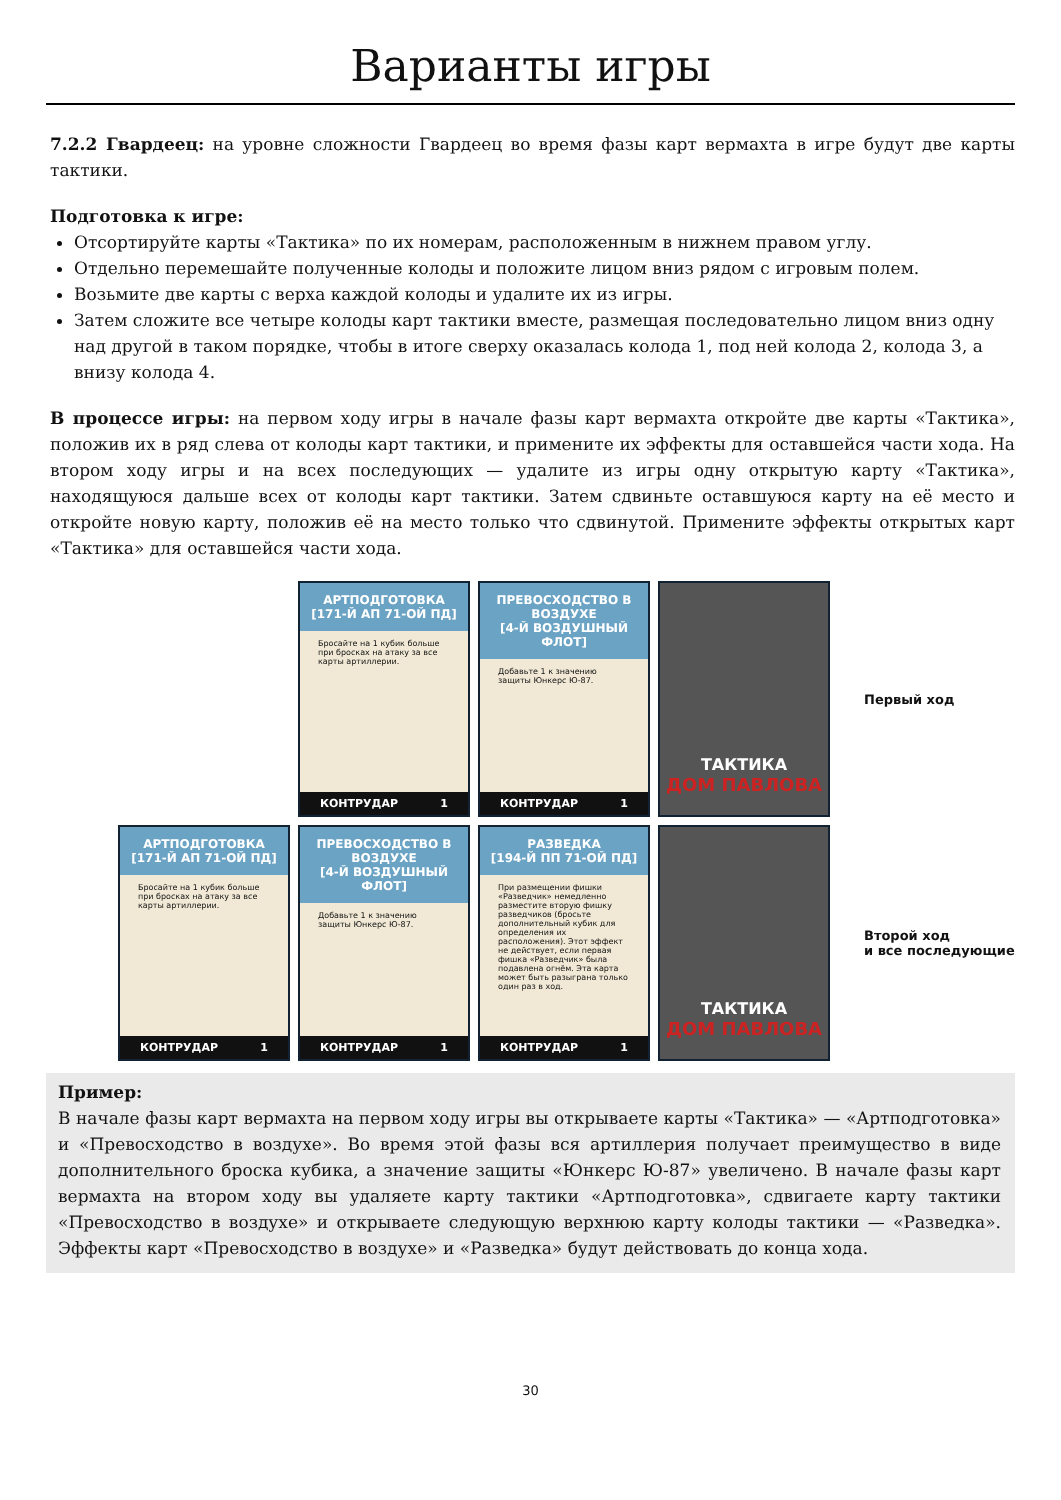Варианты игры
7.2.2 Гвардеец: на уровне сложности Гвардеец во время фазы карт вермахта в игре будут две карты тактики.
Подготовка к игре:
Отсортируйте карты «Тактика» по их номерам, расположенным в нижнем правом углу.
Отдельно перемешайте полученные колоды и положите лицом вниз рядом с игровым полем.
Возьмите две карты с верха каждой колоды и удалите их из игры.
Затем сложите все четыре колоды карт тактики вместе, размещая последовательно лицом вниз одну над другой в таком порядке, чтобы в итоге сверху оказалась колода 1, под ней колода 2, колода 3, а внизу колода 4.
В процессе игры: на первом ходу игры в начале фазы карт вермахта откройте две карты «Тактика», положив их в ряд слева от колоды карт тактики, и примените их эффекты для оставшейся части хода. На втором ходу игры и на всех последующих — удалите из игры одну открытую карту «Тактика», находящуюся дальше всех от колоды карт тактики. Затем сдвиньте оставшуюся карту на её место и откройте новую карту, положив её на место только что сдвинутой. Примените эффекты открытых карт «Тактика» для оставшейся части хода.
АРТПОДГОТОВКА
[171-Й АП 71-ОЙ ПД]
Бросайте на 1 кубик больше при бросках на атаку за все карты артиллерии.
КОНТРУДАР 1
ПРЕВОСХОДСТВО В ВОЗДУХЕ
[4-Й ВОЗДУШНЫЙ ФЛОТ]
Добавьте 1 к значению защиты Юнкерс Ю-87.
КОНТРУДАР 1
ТАКТИКА
ДОМ ПАВЛОВА
Первый ход
АРТПОДГОТОВКА
[171-Й АП 71-ОЙ ПД]
Бросайте на 1 кубик больше при бросках на атаку за все карты артиллерии.
КОНТРУДАР 1
ПРЕВОСХОДСТВО В ВОЗДУХЕ
[4-Й ВОЗДУШНЫЙ ФЛОТ]
Добавьте 1 к значению защиты Юнкерс Ю-87.
КОНТРУДАР 1
РАЗВЕДКА
[194-Й ПП 71-ОЙ ПД]
При размещении фишки «Разведчик» немедленно разместите вторую фишку разведчиков (бросьте дополнительный кубик для определения их расположения). Этот эффект не действует, если первая фишка «Разведчик» была подавлена огнём. Эта карта может быть разыграна только один раз в ход.
КОНТРУДАР 1
ТАКТИКА
ДОМ ПАВЛОВА
Второй ход
и все последующие
Пример:
В начале фазы карт вермахта на первом ходу игры вы открываете карты «Тактика» — «Артподготовка» и «Превосходство в воздухе». Во время этой фазы вся артиллерия получает преимущество в виде дополнительного броска кубика, а значение защиты «Юнкерс Ю-87» увеличено. В начале фазы карт вермахта на втором ходу вы удаляете карту тактики «Артподготовка», сдвигаете карту тактики «Превосходство в воздухе» и открываете следующую верхнюю карту колоды тактики — «Разведка». Эффекты карт «Превосходство в воздухе» и «Разведка» будут действовать до конца хода.
30